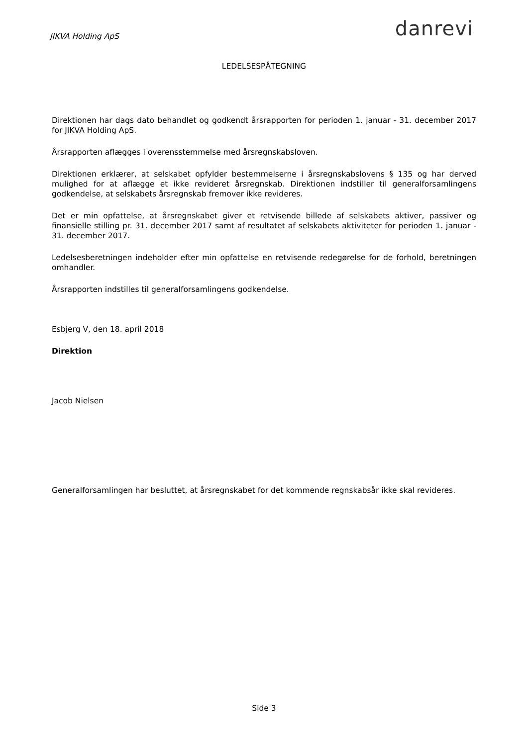JIKVA Holding ApS
danrevi
LEDELSESPÅTEGNING
Direktionen har dags dato behandlet og godkendt årsrapporten for perioden 1. januar - 31. december 2017 for JIKVA Holding ApS.
Årsrapporten aflægges i overensstemmelse med årsregnskabsloven.
Direktionen erklærer, at selskabet opfylder bestemmelserne i årsregnskabslovens § 135 og har derved mulighed for at aflægge et ikke revideret årsregnskab. Direktionen indstiller til generalforsamlingens godkendelse, at selskabets årsregnskab fremover ikke revideres.
Det er min opfattelse, at årsregnskabet giver et retvisende billede af selskabets aktiver, passiver og finansielle stilling pr. 31. december 2017 samt af resultatet af selskabets aktiviteter for perioden 1. januar - 31. december 2017.
Ledelsesberetningen indeholder efter min opfattelse en retvisende redegørelse for de forhold, beretningen omhandler.
Årsrapporten indstilles til generalforsamlingens godkendelse.
Esbjerg V, den 18. april 2018
Direktion
Jacob Nielsen
Generalforsamlingen har besluttet, at årsregnskabet for det kommende regnskabsår ikke skal revideres.
Side 3